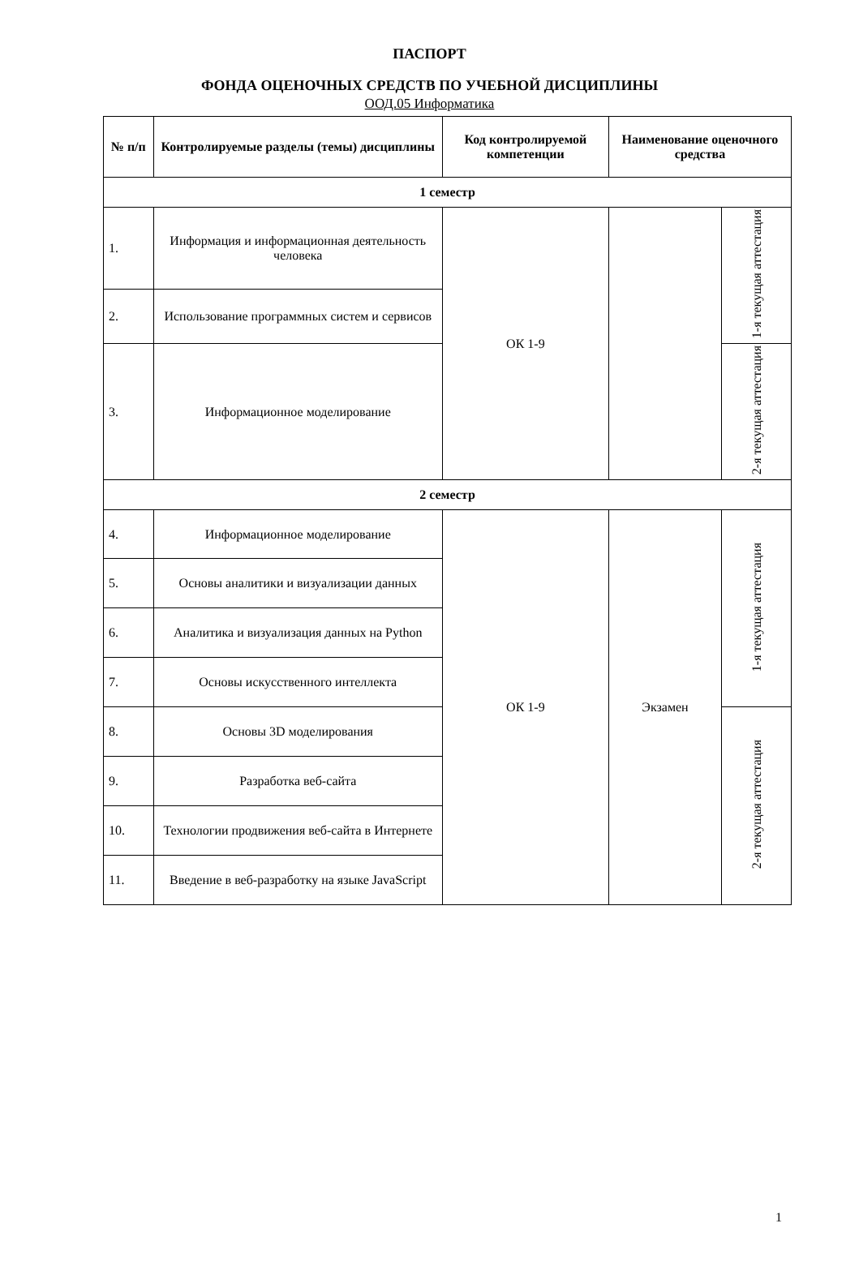ПАСПОРТ
ФОНДА ОЦЕНОЧНЫХ СРЕДСТВ ПО УЧЕБНОЙ ДИСЦИПЛИНЫ
ООД.05 Информатика
| № п/п | Контролируемые разделы (темы) дисциплины | Код контролируемой компетенции | Наименование оценочного средства | |
| --- | --- | --- | --- | --- |
| 1 семестр | | | | |
| 1. | Информация и информационная деятельность человека | ОК 1-9 | | 1-я текущая аттестация |
| 2. | Использование программных систем и сервисов | | | |
| 3. | Информационное моделирование | | | 2-я текущая аттестация |
| 2 семестр | | | | |
| 4. | Информационное моделирование | ОК 1-9 | Экзамен | 1-я текущая аттестация |
| 5. | Основы аналитики и визуализации данных | | | |
| 6. | Аналитика и визуализация данных на Python | | | |
| 7. | Основы искусственного интеллекта | | | |
| 8. | Основы 3D моделирования | | | 2-я текущая аттестация |
| 9. | Разработка веб-сайта | | | |
| 10. | Технологии продвижения веб-сайта в Интернете | | | |
| 11. | Введение в веб-разработку на языке JavaScript | | | |
1